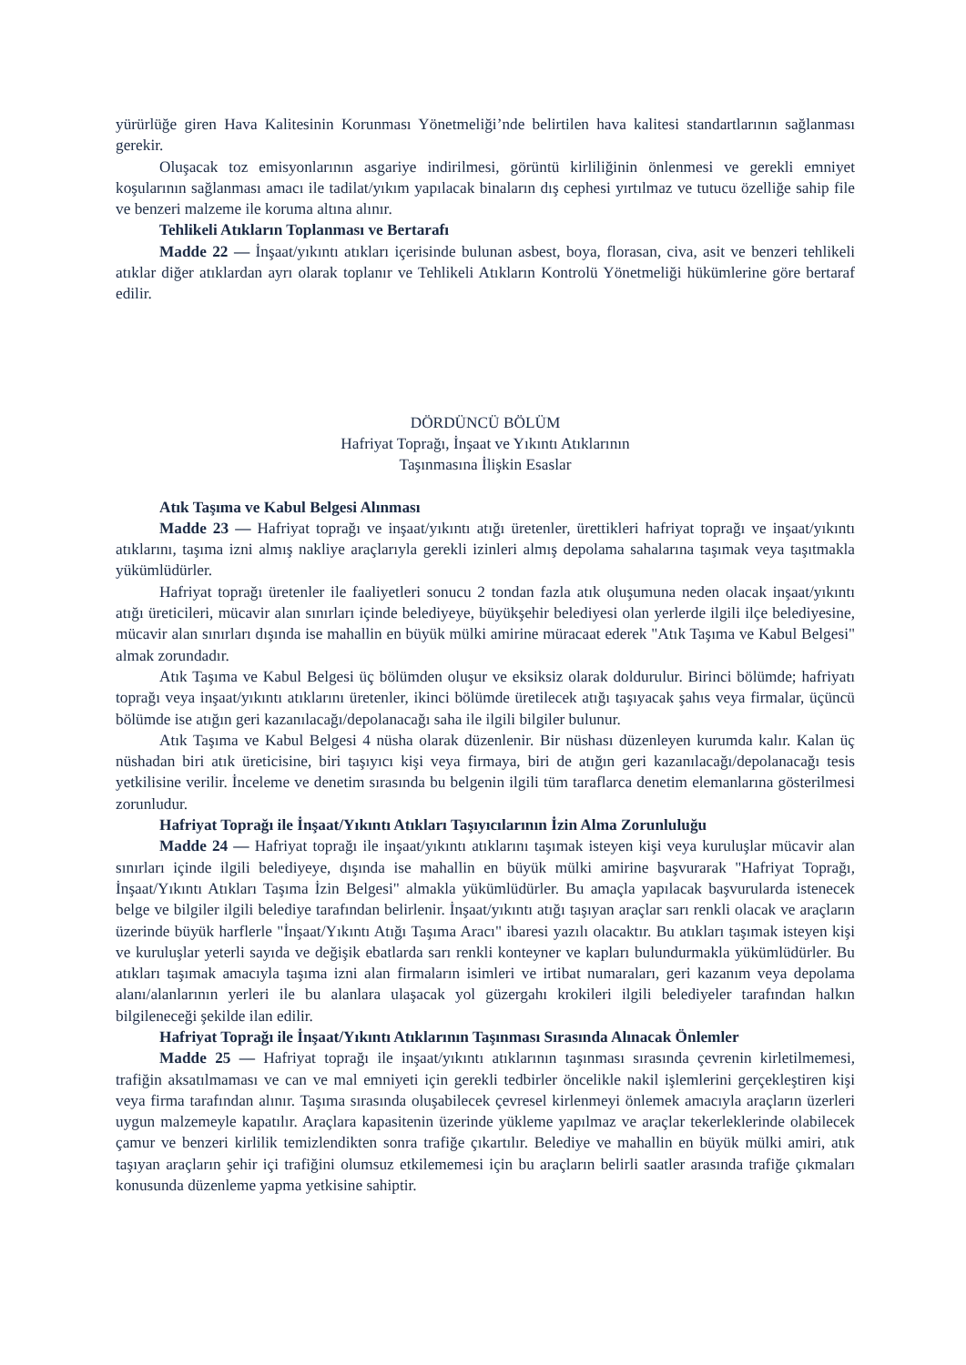yürürlüğe giren Hava Kalitesinin Korunması Yönetmeliği’nde belirtilen hava kalitesi standartlarının sağlanması gerekir.
Oluşacak toz emisyonlarının asgariye indirilmesi, görüntü kirliliğinin önlenmesi ve gerekli emniyet koşularının sağlanması amacı ile tadilat/yıkım yapılacak binaların dış cephesi yırtılmaz ve tutucu özelliğe sahip file ve benzeri malzeme ile koruma altına alınır.
Tehlikeli Atıkların Toplanması ve Bertarafı
Madde 22 — İnşaat/yıkıntı atıkları içerisinde bulunan asbest, boya, florasan, civa, asit ve benzeri tehlikeli atıklar diğer atıklardan ayrı olarak toplanır ve Tehlikeli Atıkların Kontrolü Yönetmeliği hükümlerine göre bertaraf edilir.
DÖRDÜNCÜ BÖLÜM
Hafriyat Toprağı, İnşaat ve Yıkıntı Atıklarının
Taşınmasına İlişkin Esaslar
Atık Taşıma ve Kabul Belgesi Alınması
Madde 23 — Hafriyat toprağı ve inşaat/yıkıntı atığı üretenler, ürettikleri hafriyat toprağı ve inşaat/yıkıntı atıklarını, taşıma izni almış nakliye araçlarıyla gerekli izinleri almış depolama sahalarına taşımak veya taşıtmakla yükümlüdürler.
Hafriyat toprağı üretenler ile faaliyetleri sonucu 2 tondan fazla atık oluşumuna neden olacak inşaat/yıkıntı atığı üreticileri, mücavir alan sınırları içinde belediyeye, büyükşehir belediyesi olan yerlerde ilgili ilçe belediyesine, mücavir alan sınırları dışında ise mahallin en büyük mülki amirine müracaat ederek "Atık Taşıma ve Kabul Belgesi" almak zorundadır.
Atık Taşıma ve Kabul Belgesi üç bölümden oluşur ve eksiksiz olarak doldurulur. Birinci bölümde; hafriyatı toprağı veya inşaat/yıkıntı atıklarını üretenler, ikinci bölümde üretilecek atığı taşıyacak şahıs veya firmalar, üçüncü bölümde ise atığın geri kazanılacağı/depolanacağı saha ile ilgili bilgiler bulunur.
Atık Taşıma ve Kabul Belgesi 4 nüsha olarak düzenlenir. Bir nüshası düzenleyen kurumda kalır. Kalan üç nüshadan biri atık üreticisine, biri taşıyıcı kişi veya firmaya, biri de atığın geri kazanılacağı/depolanacağı tesis yetkilisine verilir. İnceleme ve denetim sırasında bu belgenin ilgili tüm taraflarca denetim elemanlarına gösterilmesi zorunludur.
Hafriyat Toprağı ile İnşaat/Yıkıntı Atıkları Taşıyıcılarının İzin Alma Zorunluluğu
Madde 24 — Hafriyat toprağı ile inşaat/yıkıntı atıklarını taşımak isteyen kişi veya kuruluşlar mücavir alan sınırları içinde ilgili belediyeye, dışında ise mahallin en büyük mülki amirine başvurarak "Hafriyat Toprağı, İnşaat/Yıkıntı Atıkları Taşıma İzin Belgesi" almakla yükümlüdürler. Bu amaçla yapılacak başvurularda istenecek belge ve bilgiler ilgili belediye tarafından belirlenir. İnşaat/yıkıntı atığı taşıyan araçlar sarı renkli olacak ve araçların üzerinde büyük harflerle "İnşaat/Yıkıntı Atığı Taşıma Aracı" ibaresi yazılı olacaktır. Bu atıkları taşımak isteyen kişi ve kuruluşlar yeterli sayıda ve değişik ebatlarda sarı renkli konteyner ve kapları bulundurmakla yükümlüdürler. Bu atıkları taşımak amacıyla taşıma izni alan firmaların isimleri ve irtibat numaraları, geri kazanım veya depolama alanı/alanlarının yerleri ile bu alanlara ulaşacak yol güzergahı krokileri ilgili belediyeler tarafından halkın bilgileneceği şekilde ilan edilir.
Hafriyat Toprağı ile İnşaat/Yıkıntı Atıklarının Taşınması Sırasında Alınacak Önlemler
Madde 25 — Hafriyat toprağı ile inşaat/yıkıntı atıklarının taşınması sırasında çevrenin kirletilmemesi, trafiğin aksatılmaması ve can ve mal emniyeti için gerekli tedbirler öncelikle nakil işlemlerini gerçekleştiren kişi veya firma tarafından alınır. Taşıma sırasında oluşabilecek çevresel kirlenmeyi önlemek amacıyla araçların üzerleri uygun malzemeyle kapatılır. Araçlara kapasitenin üzerinde yükleme yapılmaz ve araçlar tekerleklerinde olabilecek çamur ve benzeri kirlilik temizlendikten sonra trafiğe çıkartılır. Belediye ve mahallin en büyük mülki amiri, atık taşıyan araçların şehir içi trafiğini olumsuz etkilememesi için bu araçların belirli saatler arasında trafiğe çıkmaları konusunda düzenleme yapma yetkisine sahiptir.